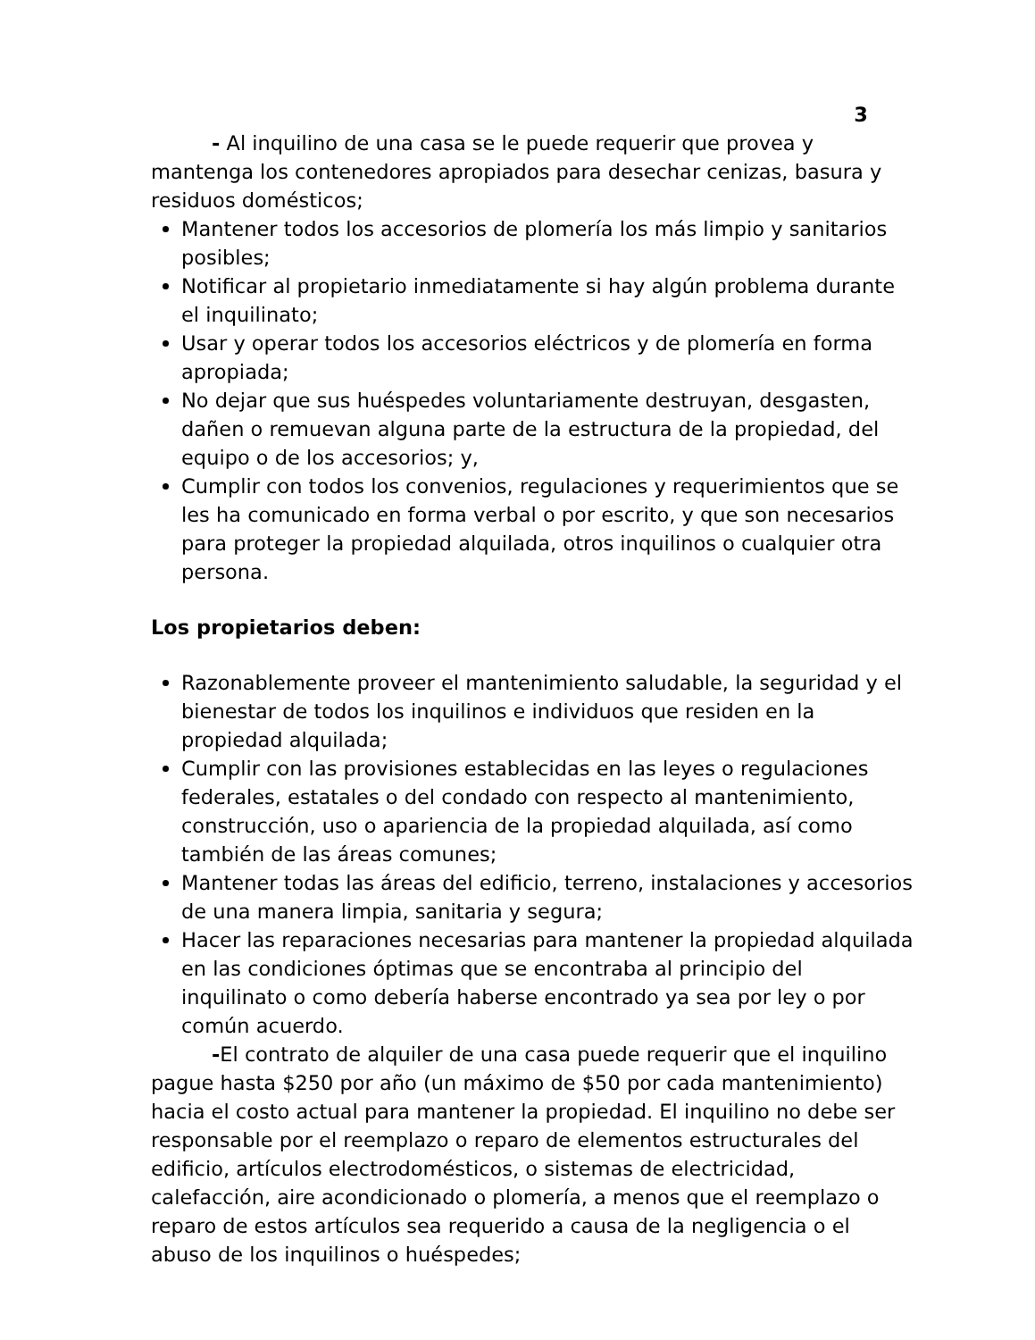3
- Al inquilino de una casa se le puede requerir que provea y mantenga los contenedores apropiados para desechar cenizas, basura y residuos domésticos;
Mantener todos los accesorios de plomería los más limpio y sanitarios posibles;
Notificar al propietario inmediatamente si hay algún problema durante el inquilinato;
Usar y operar todos los accesorios eléctricos y de plomería en forma apropiada;
No dejar que sus huéspedes voluntariamente destruyan, desgasten, dañen o remuevan alguna parte de la estructura de la propiedad, del equipo o de los accesorios; y,
Cumplir con todos los convenios, regulaciones y requerimientos que se les ha comunicado en forma verbal o por escrito, y que son necesarios para proteger la propiedad alquilada, otros inquilinos o cualquier otra persona.
Los propietarios deben:
Razonablemente proveer el mantenimiento saludable, la seguridad y el bienestar de todos los inquilinos e individuos que residen en la propiedad alquilada;
Cumplir con las provisiones establecidas en las leyes o regulaciones federales, estatales o del condado con respecto al mantenimiento, construcción, uso o apariencia de la propiedad alquilada, así como también de las áreas comunes;
Mantener todas las áreas del edificio, terreno, instalaciones y accesorios de una manera limpia, sanitaria y segura;
Hacer las reparaciones necesarias para mantener la propiedad alquilada en las condiciones óptimas que se encontraba al principio del inquilinato o como debería haberse encontrado ya sea por ley o por común acuerdo.
-El contrato de alquiler de una casa puede requerir que el inquilino pague hasta $250 por año (un máximo de $50 por cada mantenimiento) hacia el costo actual para mantener la propiedad. El inquilino no debe ser responsable por el reemplazo o reparo de elementos estructurales del edificio, artículos electrodomésticos, o sistemas de electricidad, calefacción, aire acondicionado o plomería, a menos que el reemplazo o reparo de estos artículos sea requerido a causa de la negligencia o el abuso de los inquilinos o huéspedes;